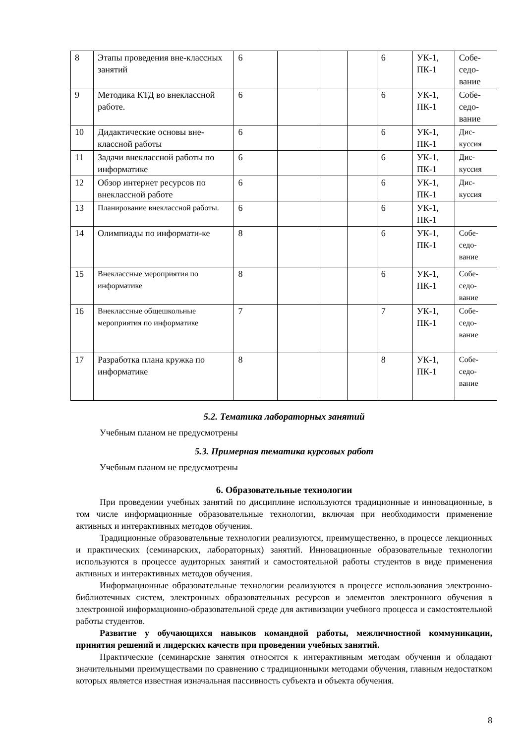| 8 | Этапы проведения вне-классных занятий | 6 | | | | 6 | УК-1, ПК-1 | Собе-седо-вание |
| 9 | Методика КТД во внеклассной работе. | 6 | | | | 6 | УК-1, ПК-1 | Собе-седо-вание |
| 10 | Дидактические основы вне-классной работы | 6 | | | | 6 | УК-1, ПК-1 | Дис-куссия |
| 11 | Задачи внеклассной работы по информатике | 6 | | | | 6 | УК-1, ПК-1 | Дис-куссия |
| 12 | Обзор интернет ресурсов по внеклассной работе | 6 | | | | 6 | УК-1, ПК-1 | Дис-куссия |
| 13 | Планирование внеклассной работы. | 6 | | | | 6 | УК-1, ПК-1 | |
| 14 | Олимпиады по информати-ке | 8 | | | | 6 | УК-1, ПК-1 | Собе-седо-вание |
| 15 | Внеклассные мероприятия по информатике | 8 | | | | 6 | УК-1, ПК-1 | Собе-седо-вание |
| 16 | Внеклассные общешкольные мероприятия по информатике | 7 | | | | 7 | УК-1, ПК-1 | Собе-седо-вание |
| 17 | Разработка плана кружка по информатике | 8 | | | | 8 | УК-1, ПК-1 | Собе-седо-вание |
5.2. Тематика лабораторных занятий
Учебным планом не предусмотрены
5.3. Примерная тематика курсовых работ
Учебным планом не предусмотрены
6. Образовательные технологии
При проведении учебных занятий по дисциплине используются традиционные и инновационные, в том числе информационные образовательные технологии, включая при необходимости применение активных и интерактивных методов обучения.
Традиционные образовательные технологии реализуются, преимущественно, в процессе лекционных и практических (семинарских, лабораторных) занятий. Инновационные образовательные технологии используются в процессе аудиторных занятий и самостоятельной работы студентов в виде применения активных и интерактивных методов обучения.
Информационные образовательные технологии реализуются в процессе использования электронно-библиотечных систем, электронных образовательных ресурсов и элементов электронного обучения в электронной информационно-образовательной среде для активизации учебного процесса и самостоятельной работы студентов.
Развитие у обучающихся навыков командной работы, межличностной коммуникации, принятия решений и лидерских качеств при проведении учебных занятий.
Практические (семинарские занятия относятся к интерактивным методам обучения и обладают значительными преимуществами по сравнению с традиционными методами обучения, главным недостатком которых является известная изначальная пассивность субъекта и объекта обучения.
8